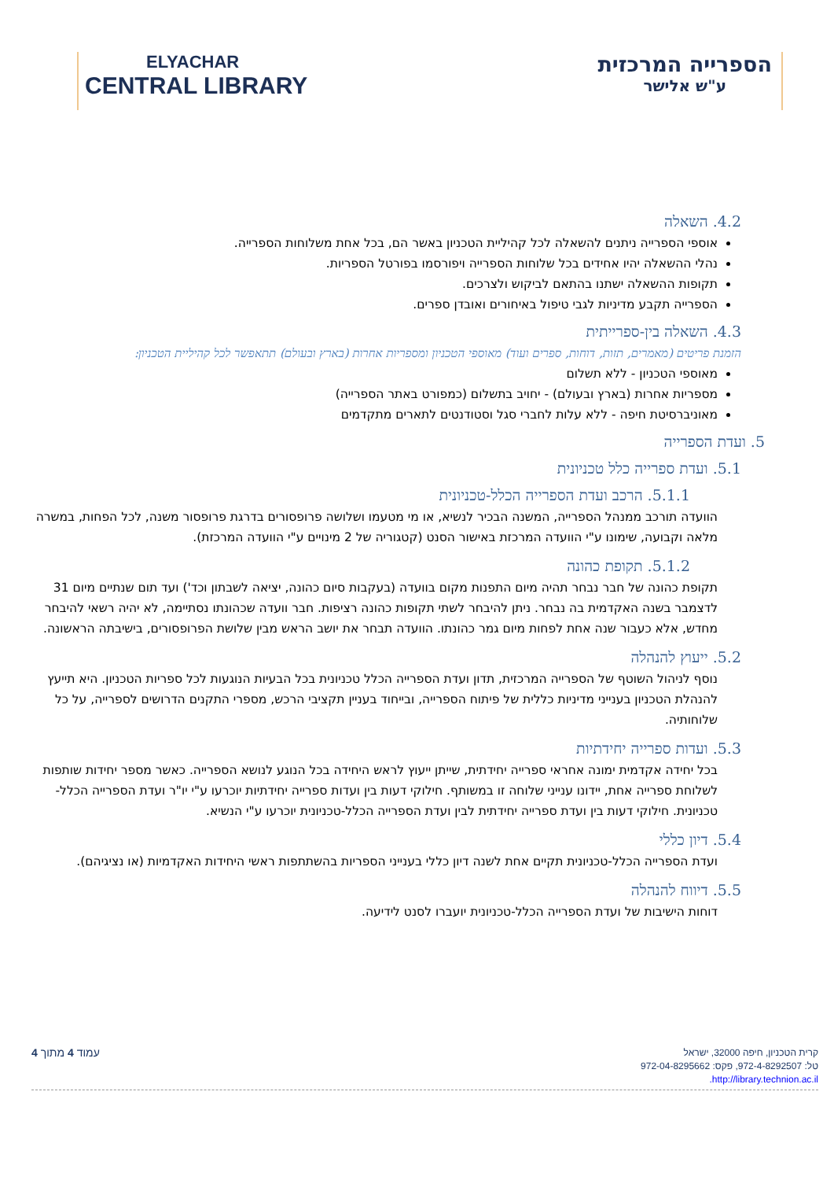ELYACHAR
CENTRAL LIBRARY
הספרייה המרכזית
ע"ש אלישר
4.2. השאלה
אוספי הספרייה ניתנים להשאלה לכל קהיליית הטכניון באשר הם, בכל אחת משלוחות הספרייה.
נהלי ההשאלה יהיו אחידים בכל שלוחות הספרייה ויפורסמו בפורטל הספריות.
תקופות ההשאלה ישתנו בהתאם לביקוש ולצרכים.
הספרייה תקבע מדיניות לגבי טיפול באיחורים ואובדן ספרים.
4.3. השאלה בין-ספרייתית
הזמנת פריטים (מאמרים, תזות, דוחות, ספרים ועוד) מאוספי הטכניון ומספריות אחרות (בארץ ובעולם) תתאפשר לכל קהיליית הטכניון:
מאוספי הטכניון - ללא תשלום
מספריות אחרות (בארץ ובעולם) - יחויב בתשלום (כמפורט באתר הספרייה)
מאוניברסיטת חיפה - ללא עלות לחברי סגל וסטודנטים לתארים מתקדמים
5. ועדת הספרייה
5.1. ועדת ספרייה כלל טכניונית
5.1.1. הרכב ועדת הספרייה הכלל-טכניונית
הוועדה תורכב ממנהל הספרייה, המשנה הבכיר לנשיא, או מי מטעמו ושלושה פרופסורים בדרגת פרופסור משנה, לכל הפחות, במשרה מלאה וקבועה, שימונו ע"י הוועדה המרכזת באישור הסנט (קטגוריה של 2 מינויים ע"י הוועדה המרכזת).
5.1.2. תקופת כהונה
תקופת כהונה של חבר נבחר תהיה מיום התפנות מקום בוועדה (בעקבות סיום כהונה, יציאה לשבתון וכד') ועד תום שנתיים מיום 31 לדצמבר בשנה האקדמית בה נבחר. ניתן להיבחר לשתי תקופות כהונה רציפות. חבר וועדה שכהונתו נסתיימה, לא יהיה רשאי להיבחר מחדש, אלא כעבור שנה אחת לפחות מיום גמר כהונתו. הוועדה תבחר את יושב הראש מבין שלושת הפרופסורים, בישיבתה הראשונה.
5.2. ייעוץ להנהלה
נוסף לניהול השוטף של הספרייה המרכזית, תדון ועדת הספרייה הכלל טכניונית בכל הבעיות הנוגעות לכל ספריות הטכניון. היא תייעץ להנהלת הטכניון בענייני מדיניות כללית של פיתוח הספרייה, ובייחוד בעניין תקציבי הרכש, מספרי התקנים הדרושים לספרייה, על כל שלוחותיה.
5.3. ועדות ספרייה יחידתיות
בכל יחידה אקדמית ימונה אחראי ספרייה יחידתית, שייתן ייעוץ לראש היחידה בכל הנוגע לנושא הספרייה. כאשר מספר יחידות שותפות לשלוחת ספרייה אחת, יידונו ענייני שלוחה זו במשותף. חילוקי דעות בין ועדות ספרייה יחידתיות יוכרעו ע"י יו"ר ועדת הספרייה הכלל-טכניונית. חילוקי דעות בין ועדת ספרייה יחידתית לבין ועדת הספרייה הכלל-טכניונית יוכרעו ע"י הנשיא.
5.4. דיון כללי
ועדת הספרייה הכלל-טכניונית תקיים אחת לשנה דיון כללי בענייני הספריות בהשתתפות ראשי היחידות האקדמיות (או נציגיהם).
5.5. דיווח להנהלה
דוחות הישיבות של ועדת הספרייה הכלל-טכניונית יועברו לסנט לידיעה.
עמוד 4 מתוך 4
קרית הטכניון, חיפה 32000, ישראל
טל: 972-4-8292507, פקס: 972-04-8295662
http://library.technion.ac.il.